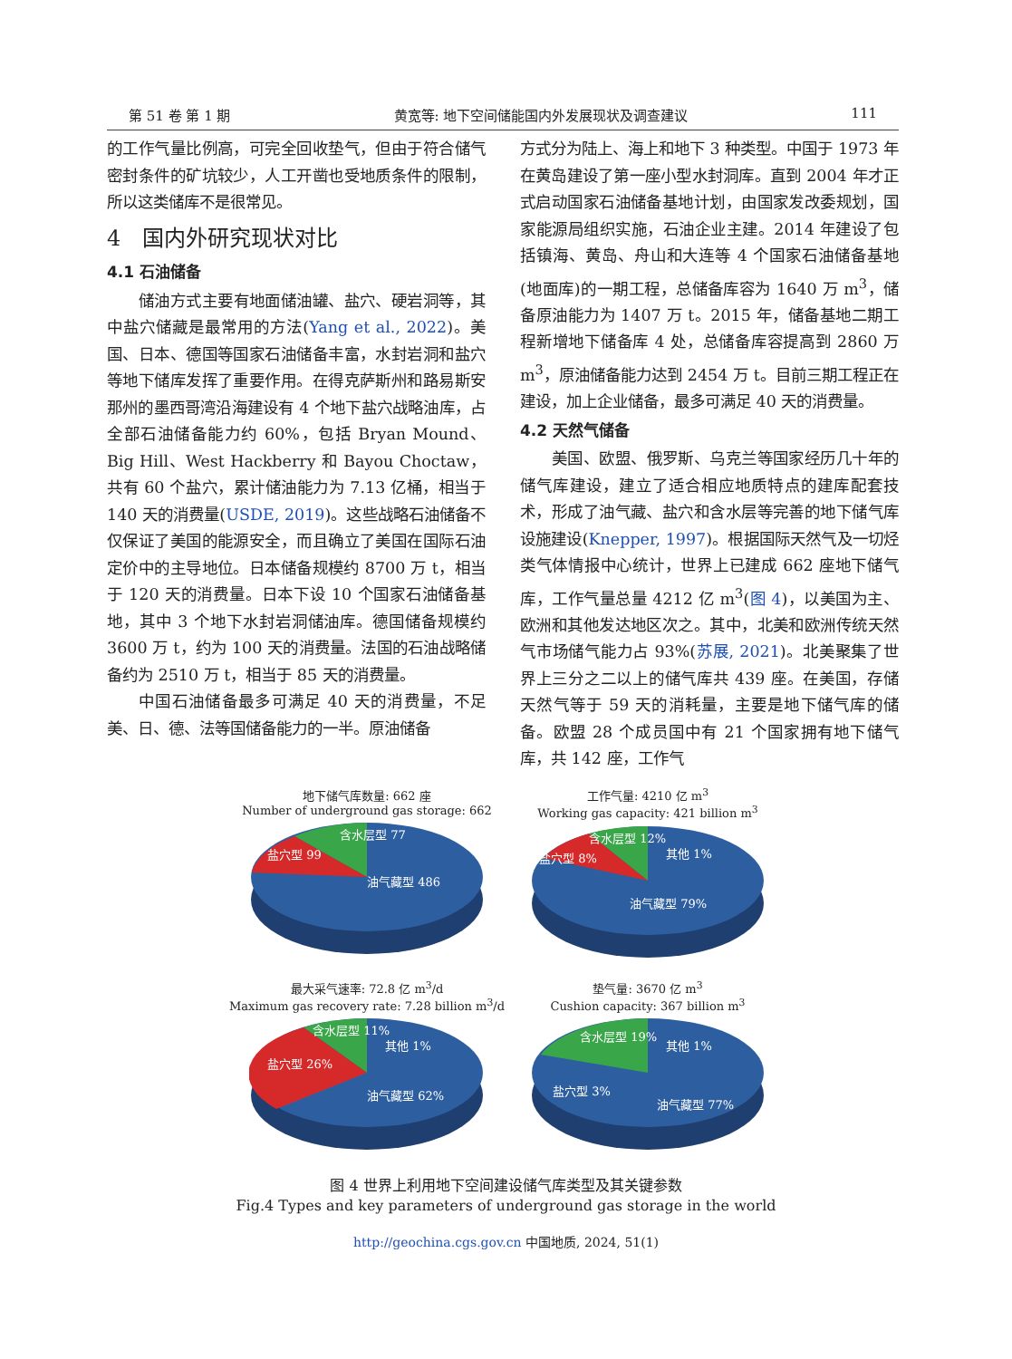第 51 卷 第 1 期 黄宽等: 地下空间储能国内外发展现状及调查建议 111
的工作气量比例高，可完全回收垫气，但由于符合储气密封条件的矿坑较少，人工开凿也受地质条件的限制，所以这类储库不是很常见。
4　国内外研究现状对比
4.1 石油储备
储油方式主要有地面储油罐、盐穴、硬岩洞等，其中盐穴储藏是最常用的方法(Yang et al., 2022)。美国、日本、德国等国家石油储备丰富，水封岩洞和盐穴等地下储库发挥了重要作用。在得克萨斯州和路易斯安那州的墨西哥湾沿海建设有 4 个地下盐穴战略油库，占全部石油储备能力约 60%，包括 Bryan Mound、Big Hill、West Hackberry 和 Bayou Choctaw，共有 60 个盐穴，累计储油能力为 7.13 亿桶，相当于 140 天的消费量(USDE, 2019)。这些战略石油储备不仅保证了美国的能源安全，而且确立了美国在国际石油定价中的主导地位。日本储备规模约 8700 万 t，相当于 120 天的消费量。日本下设 10 个国家石油储备基地，其中 3 个地下水封岩洞储油库。德国储备规模约 3600 万 t，约为 100 天的消费量。法国的石油战略储备约为 2510 万 t，相当于 85 天的消费量。
中国石油储备最多可满足 40 天的消费量，不足美、日、德、法等国储备能力的一半。原油储备
方式分为陆上、海上和地下 3 种类型。中国于 1973 年在黄岛建设了第一座小型水封洞库。直到 2004 年才正式启动国家石油储备基地计划，由国家发改委规划，国家能源局组织实施，石油企业主建。2014 年建设了包括镇海、黄岛、舟山和大连等 4 个国家石油储备基地(地面库)的一期工程，总储备库容为 1640 万 m<sup>3</sup>，储备原油能力为 1407 万 t。2015 年，储备基地二期工程新增地下储备库 4 处，总储备库容提高到 2860 万 m<sup>3</sup>，原油储备能力达到 2454 万 t。目前三期工程正在建设，加上企业储备，最多可满足 40 天的消费量。
4.2 天然气储备
美国、欧盟、俄罗斯、乌克兰等国家经历几十年的储气库建设，建立了适合相应地质特点的建库配套技术，形成了油气藏、盐穴和含水层等完善的地下储气库设施建设(Knepper, 1997)。根据国际天然气及一切烃类气体情报中心统计，世界上已建成 662 座地下储气库，工作气量总量 4212 亿 m<sup>3</sup>(图 4)，以美国为主、欧洲和其他发达地区次之。其中，北美和欧洲传统天然气市场储气能力占 93%(苏展, 2021)。北美聚集了世界上三分之二以上的储气库共 439 座。在美国，存储天然气等于 59 天的消耗量，主要是地下储气库的储备。欧盟 28 个成员国中有 21 个国家拥有地下储气库，共 142 座，工作气
地下储气库数量: 662 座
Number of underground gas storage: 662
含水层型 77
盐穴型 99
油气藏型 486
工作气量: 4210 亿 m<sup>3</sup>
Working gas capacity: 421 billion m<sup>3</sup>
含水层型 12%
盐穴型 8%
其他 1%
油气藏型 79%
最大采气速率: 72.8 亿 m<sup>3</sup>/d
Maximum gas recovery rate: 7.28 billion m<sup>3</sup>/d
含水层型 11%
盐穴型 26%
其他 1%
油气藏型 62%
垫气量: 3670 亿 m<sup>3</sup>
Cushion capacity: 367 billion m<sup>3</sup>
含水层型 19%
盐穴型 3%
其他 1%
油气藏型 77%
图 4 世界上利用地下空间建设储气库类型及其关键参数
Fig.4 Types and key parameters of underground gas storage in the world
http://geochina.cgs.gov.cn 中国地质, 2024, 51(1)